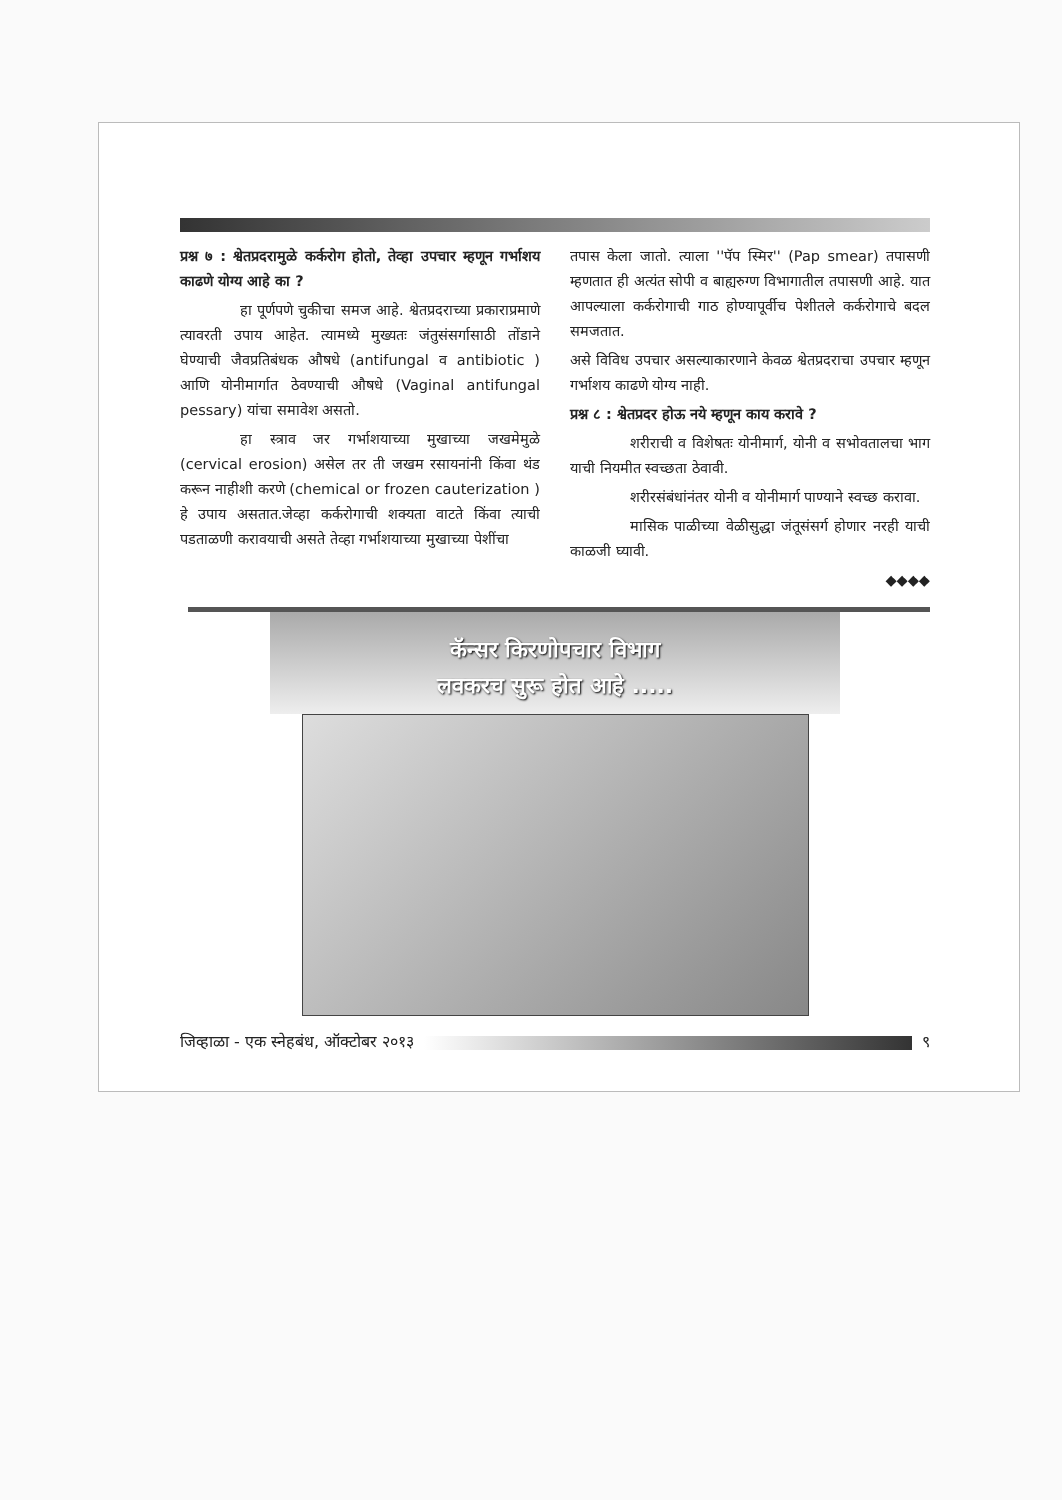प्रश्न ७ : श्वेतप्रदरामुळे कर्करोग होतो, तेव्हा उपचार म्हणून गर्भाशय काढणे योग्य आहे का ?
हा पूर्णपणे चुकीचा समज आहे. श्वेतप्रदराच्या प्रकाराप्रमाणे त्यावरती उपाय आहेत. त्यामध्ये मुख्यतः जंतुसंसर्गासाठी तोंडाने घेण्याची जैवप्रतिबंधक औषधे (antifungal व antibiotic ) आणि योनीमार्गात ठेवण्याची औषधे (Vaginal antifungal pessary) यांचा समावेश असतो.
हा स्त्राव जर गर्भाशयाच्या मुखाच्या जखमेमुळे (cervical erosion) असेल तर ती जखम रसायनांनी किंवा थंड करून नाहीशी करणे (chemical or frozen cauterization ) हे उपाय असतात.जेव्हा कर्करोगाची शक्यता वाटते किंवा त्याची पडताळणी करावयाची असते तेव्हा गर्भाशयाच्या मुखाच्या पेशींचा
तपास केला जातो. त्याला ''पॅप स्मिर'' (Pap smear) तपासणी म्हणतात ही अत्यंत सोपी व बाह्यरुग्ण विभागातील तपासणी आहे. यात आपल्याला कर्करोगाची गाठ होण्यापूर्वीच पेशीतले कर्करोगाचे बदल समजतात.
असे विविध उपचार असल्याकारणाने केवळ श्वेतप्रदराचा उपचार म्हणून गर्भाशय काढणे योग्य नाही.
प्रश्न ८ : श्वेतप्रदर होऊ नये म्हणून काय करावे ?
शरीराची व विशेषतः योनीमार्ग, योनी व सभोवतालचा भाग याची नियमीत स्वच्छता ठेवावी.
शरीरसंबंधांनंतर योनी व योनीमार्ग पाण्याने स्वच्छ करावा.
मासिक पाळीच्या वेळीसुद्धा जंतूसंसर्ग होणार नरही याची काळजी घ्यावी.
◆◆◆◆
कॅन्सर किरणोपचार विभाग
लवकरच सुरू होत आहे .....
जिव्हाळा - एक स्नेहबंध, ऑक्टोबर २०१३
९